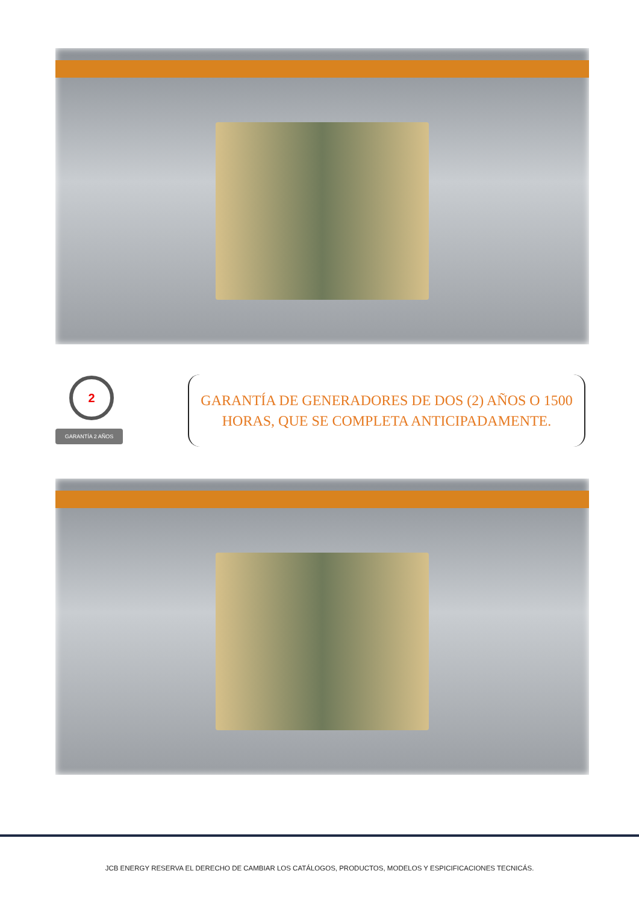2
GARANTÍA 2 AÑOS
GARANTÍA DE GENERADORES DE DOS (2) AÑOS O 1500
HORAS, QUE SE COMPLETA ANTICIPADAMENTE.
JCB ENERGY RESERVA EL DERECHO DE CAMBIAR LOS CATÁLOGOS, PRODUCTOS, MODELOS Y ESPICIFICACIONES TECNICÁS.